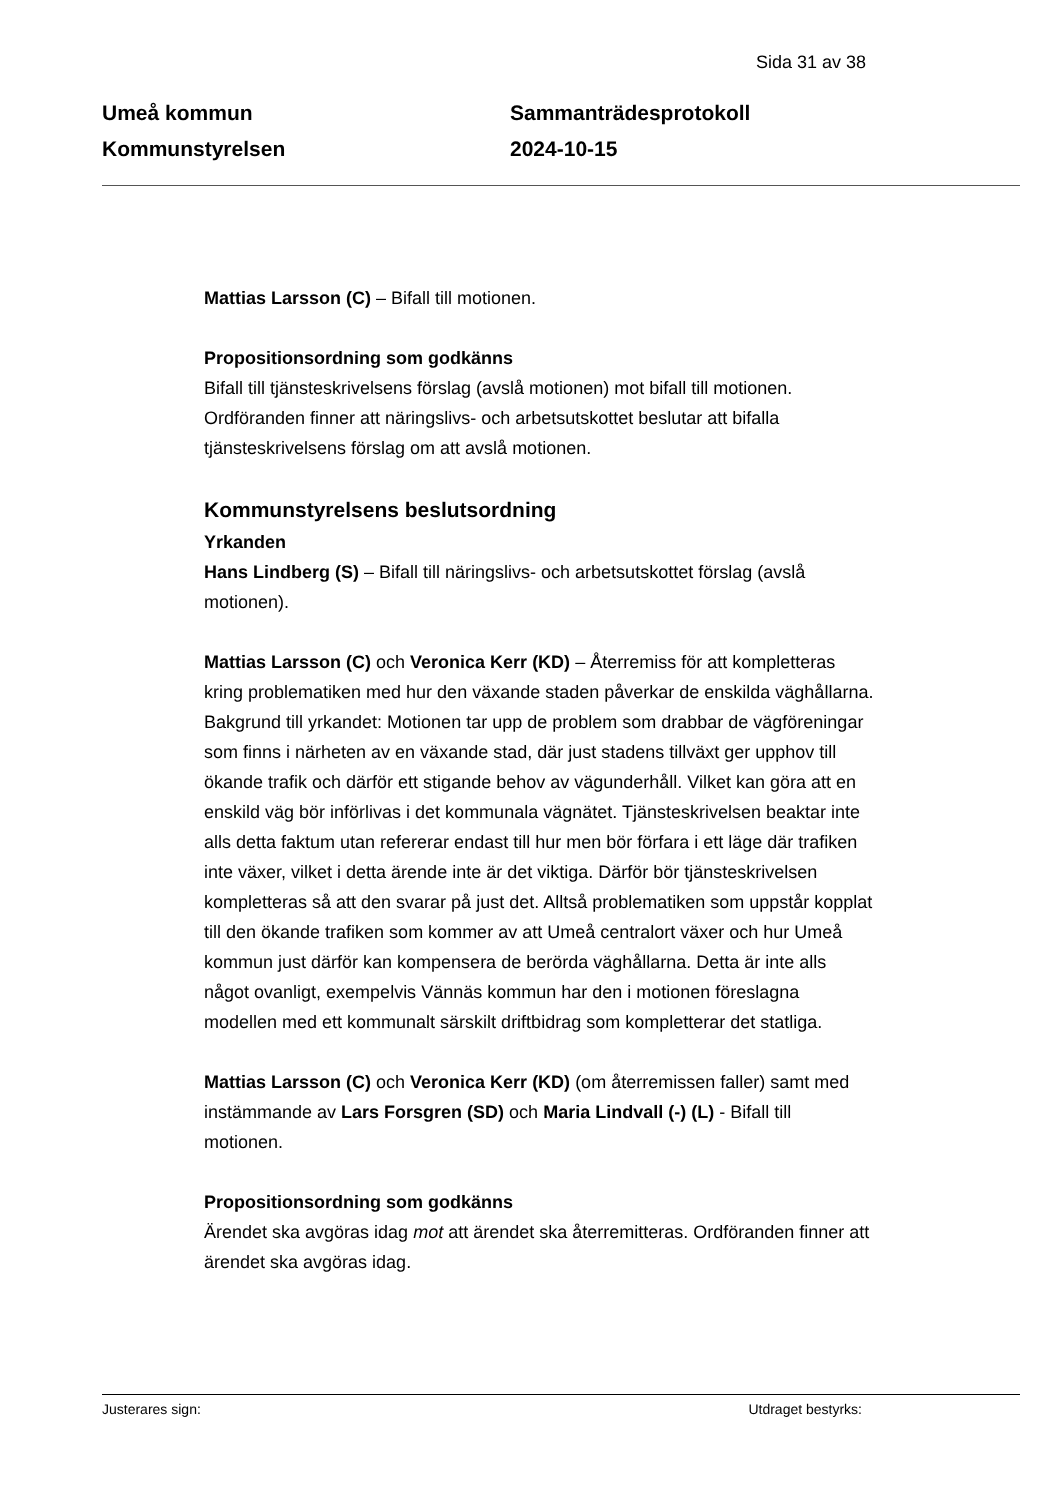Sida 31 av 38
Umeå kommun
Kommunstyrelsen
Sammanträdesprotokoll
2024-10-15
Mattias Larsson (C) – Bifall till motionen.
Propositionsordning som godkänns
Bifall till tjänsteskrivelsens förslag (avslå motionen) mot bifall till motionen. Ordföranden finner att näringslivs- och arbetsutskottet beslutar att bifalla tjänsteskrivelsens förslag om att avslå motionen.
Kommunstyrelsens beslutsordning
Yrkanden
Hans Lindberg (S) – Bifall till näringslivs- och arbetsutskottet förslag (avslå motionen).
Mattias Larsson (C) och Veronica Kerr (KD) – Återremiss för att kompletteras kring problematiken med hur den växande staden påverkar de enskilda väghållarna. Bakgrund till yrkandet: Motionen tar upp de problem som drabbar de vägföreningar som finns i närheten av en växande stad, där just stadens tillväxt ger upphov till ökande trafik och därför ett stigande behov av vägunderhåll. Vilket kan göra att en enskild väg bör införlivas i det kommunala vägnätet. Tjänsteskrivelsen beaktar inte alls detta faktum utan refererar endast till hur men bör förfara i ett läge där trafiken inte växer, vilket i detta ärende inte är det viktiga. Därför bör tjänsteskrivelsen kompletteras så att den svarar på just det. Alltså problematiken som uppstår kopplat till den ökande trafiken som kommer av att Umeå centralort växer och hur Umeå kommun just därför kan kompensera de berörda väghållarna. Detta är inte alls något ovanligt, exempelvis Vännäs kommun har den i motionen föreslagna modellen med ett kommunalt särskilt driftbidrag som kompletterar det statliga.
Mattias Larsson (C) och Veronica Kerr (KD) (om återremissen faller) samt med instämmande av Lars Forsgren (SD) och Maria Lindvall (-) (L) - Bifall till motionen.
Propositionsordning som godkänns
Ärendet ska avgöras idag mot att ärendet ska återremitteras. Ordföranden finner att ärendet ska avgöras idag.
Justerares sign: Utdraget bestyrks: